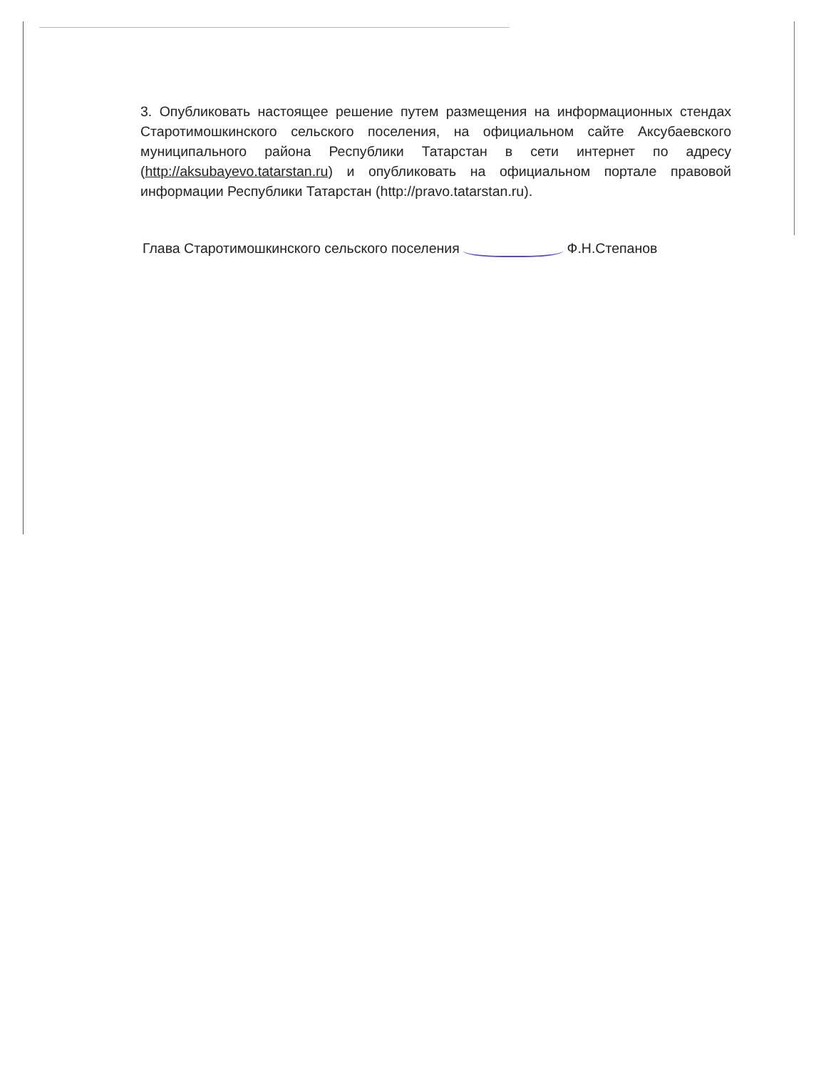3. Опубликовать настоящее решение путем размещения на информационных стендах Старотимошкинского сельского поселения, на официальном сайте Аксубаевского муниципального района Республики Татарстан в сети интернет по адресу (http://aksubayevo.tatarstan.ru) и опубликовать на официальном портале правовой информации Республики Татарстан (http://pravo.tatarstan.ru).
Глава Старотимошкинского сельского поселения Ф.Н.Степанов